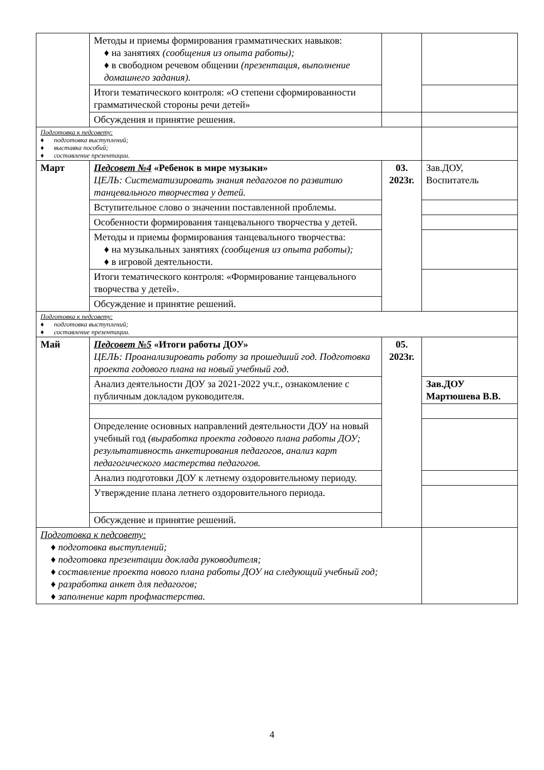| | Методы и приемы формирования грамматических навыков: ♦ на занятиях (сообщения из опыта работы); ♦ в свободном речевом общении (презентация, выполнение домашнего задания). | | |
| | Итоги тематического контроля: «О степени сформированности грамматической стороны речи детей» | | |
| | Обсуждения и принятие решения. | | |
| Подготовка к педсовету: ♦ подготовка выступлений; ♦ выставка пособий; ♦ составление презентации. | | | |
| Март | Педсовет №4 «Ребенок в мире музыки» ЦЕЛЬ: Систематизировать знания педагогов по развитию танцевального творчества у детей. | 03. 2023г. | Зав.ДОУ, Воспитатель |
| | Вступительное слово о значении поставленной проблемы. | | |
| | Особенности формирования танцевального творчества у детей. | | |
| | Методы и приемы формирования танцевального творчества: ♦ на музыкальных занятиях (сообщения из опыта работы); ♦ в игровой деятельности. | | |
| | Итоги тематического контроля: «Формирование танцевального творчества у детей». | | |
| | Обсуждение и принятие решений. | | |
| Подготовка к педсовету: ♦ подготовка выступлений; ♦ составление презентации. | | | |
| Май | Педсовет №5 «Итоги работы ДОУ» ЦЕЛЬ: Проанализировать работу за прошедший год. Подготовка проекта годового плана на новый учебный год. | 05. 2023г. | |
| | Анализ деятельности ДОУ за 2021-2022 уч.г., ознакомление с публичным докладом руководителя. | | Зав.ДОУ Мартюшева В.В. |
| | Определение основных направлений деятельности ДОУ на новый учебный год (выработка проекта годового плана работы ДОУ; результативность анкетирования педагогов, анализ карт педагогического мастерства педагогов. | | |
| | Анализ подготовки ДОУ к летнему оздоровительному периоду. | | |
| | Утверждение плана летнего оздоровительного периода. | | |
| | Обсуждение и принятие решений. | | |
| Подготовка к педсовету: ♦ подготовка выступлений; ♦ подготовка презентации доклада руководителя; ♦ составление проекта нового плана работы ДОУ на следующий учебный год; ♦ разработка анкет для педагогов; ♦ заполнение карт профмастерства. | | | |
4